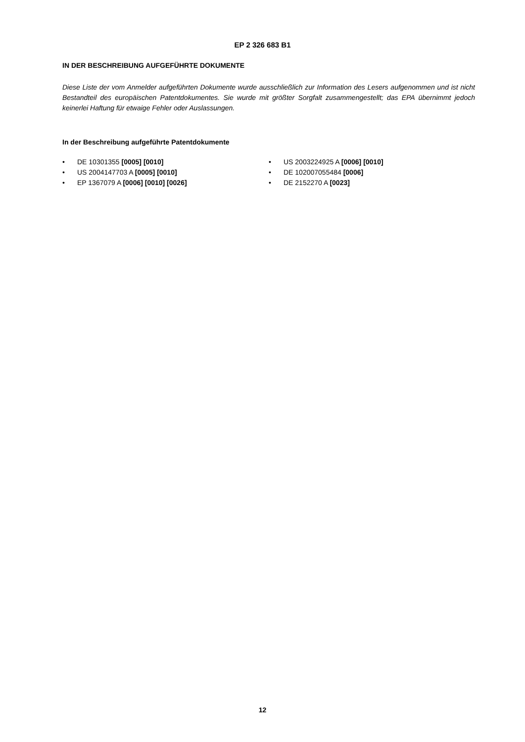EP 2 326 683 B1
IN DER BESCHREIBUNG AUFGEFÜHRTE DOKUMENTE
Diese Liste der vom Anmelder aufgeführten Dokumente wurde ausschließlich zur Information des Lesers aufgenommen und ist nicht Bestandteil des europäischen Patentdokumentes. Sie wurde mit größter Sorgfalt zusammengestellt; das EPA übernimmt jedoch keinerlei Haftung für etwaige Fehler oder Auslassungen.
In der Beschreibung aufgeführte Patentdokumente
• DE 10301355 [0005] [0010]
• US 2004147703 A [0005] [0010]
• EP 1367079 A [0006] [0010] [0026]
• US 2003224925 A [0006] [0010]
• DE 102007055484 [0006]
• DE 2152270 A [0023]
12